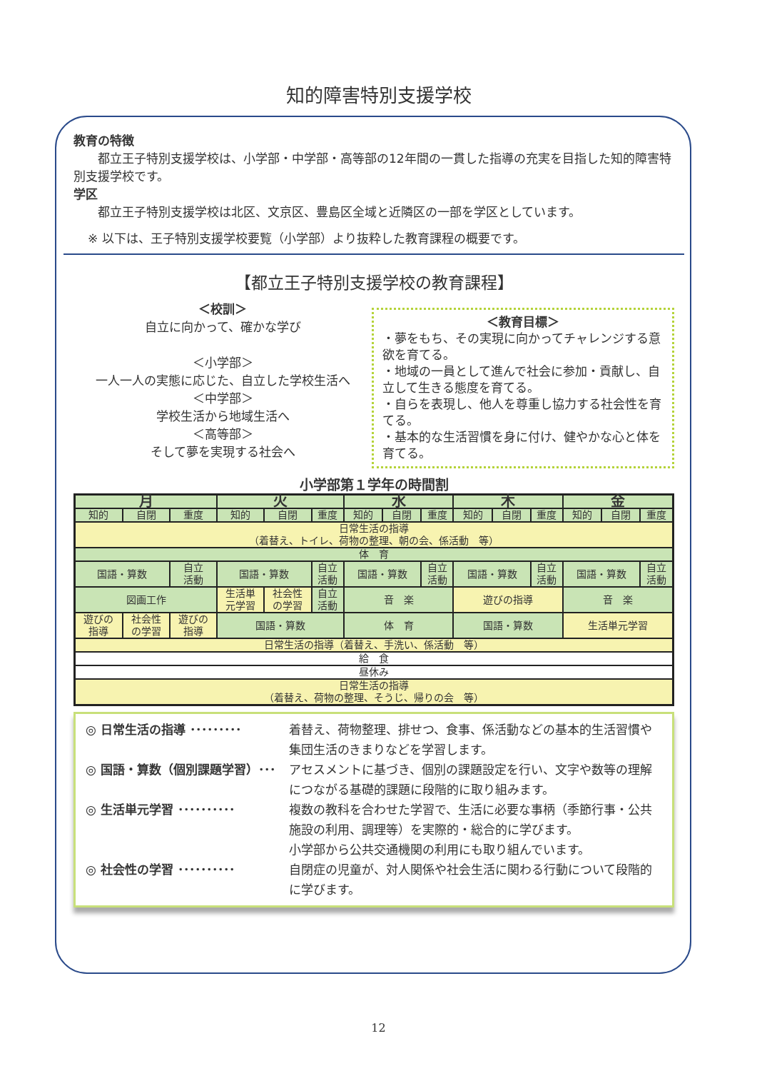知的障害特別支援学校
教育の特徴
都立王子特別支援学校は、小学部・中学部・高等部の12年間の一貫した指導の充実を目指した知的障害特別支援学校です。
学区
都立王子特別支援学校は北区、文京区、豊島区全域と近隣区の一部を学区としています。
※ 以下は、王子特別支援学校要覧（小学部）より抜粋した教育課程の概要です。
【都立王子特別支援学校の教育課程】
＜校訓＞
自立に向かって、確かな学び
＜小学部＞
一人一人の実態に応じた、自立した学校生活へ
＜中学部＞
学校生活から地域生活へ
＜高等部＞
そして夢を実現する社会へ
＜教育目標＞
・夢をもち、その実現に向かってチャレンジする意欲を育てる。
・地域の一員として進んで社会に参加・貢献し、自立して生きる態度を育てる。
・自らを表現し、他人を尊重し協力する社会性を育てる。
・基本的な生活習慣を身に付け、健やかな心と体を育てる。
小学部第１学年の時間割
| 月 | | | 火 | | | 水 | | | 木 | | | 金 | | |
| 知的 | 自閉 | 重度 | 知的 | 自閉 | 重度 | 知的 | 自閉 | 重度 | 知的 | 自閉 | 重度 | 知的 | 自閉 | 重度 |
| 日常生活の指導 （着替え、トイレ、荷物の整理、朝の会、係活動 等） | | | | | | | | | | | | | | |
| 体 育 | | | | | | | | | | | | | | |
| 国語・算数 | | 自立 活動 | 国語・算数 | | 自立 活動 | 国語・算数 | | 自立 活動 | 国語・算数 | | 自立 活動 | 国語・算数 | | 自立 活動 |
| 図画工作 | | | 生活単 元学習 | 社会性 の学習 | 自立 活動 | 音 楽 | | | 遊びの指導 | | | 音 楽 | | |
| 遊びの 指導 | 社会性 の学習 | 遊びの 指導 | 国語・算数 | | | 体 育 | | | 国語・算数 | | | 生活単元学習 | | |
| 日常生活の指導（着替え、手洗い、係活動 等） | | | | | | | | | | | | | | |
| 給 食 | | | | | | | | | | | | | | |
| 昼休み | | | | | | | | | | | | | | |
| 日常生活の指導 （着替え、荷物の整理、そうじ、帰りの会 等） | | | | | | | | | | | | | | |
◎ 日常生活の指導 ･････････ 着替え、荷物整理、排せつ、食事、係活動などの基本的生活習慣や集団生活のきまりなどを学習します。
◎ 国語・算数（個別課題学習）･･･ アセスメントに基づき、個別の課題設定を行い、文字や数等の理解につながる基礎的課題に段階的に取り組みます。
◎ 生活単元学習 ･･････････ 複数の教科を合わせた学習で、生活に必要な事柄（季節行事・公共施設の利用、調理等）を実際的・総合的に学びます。
小学部から公共交通機関の利用にも取り組んでいます。
◎ 社会性の学習 ･･････････ 自閉症の児童が、対人関係や社会生活に関わる行動について段階的に学びます。
12